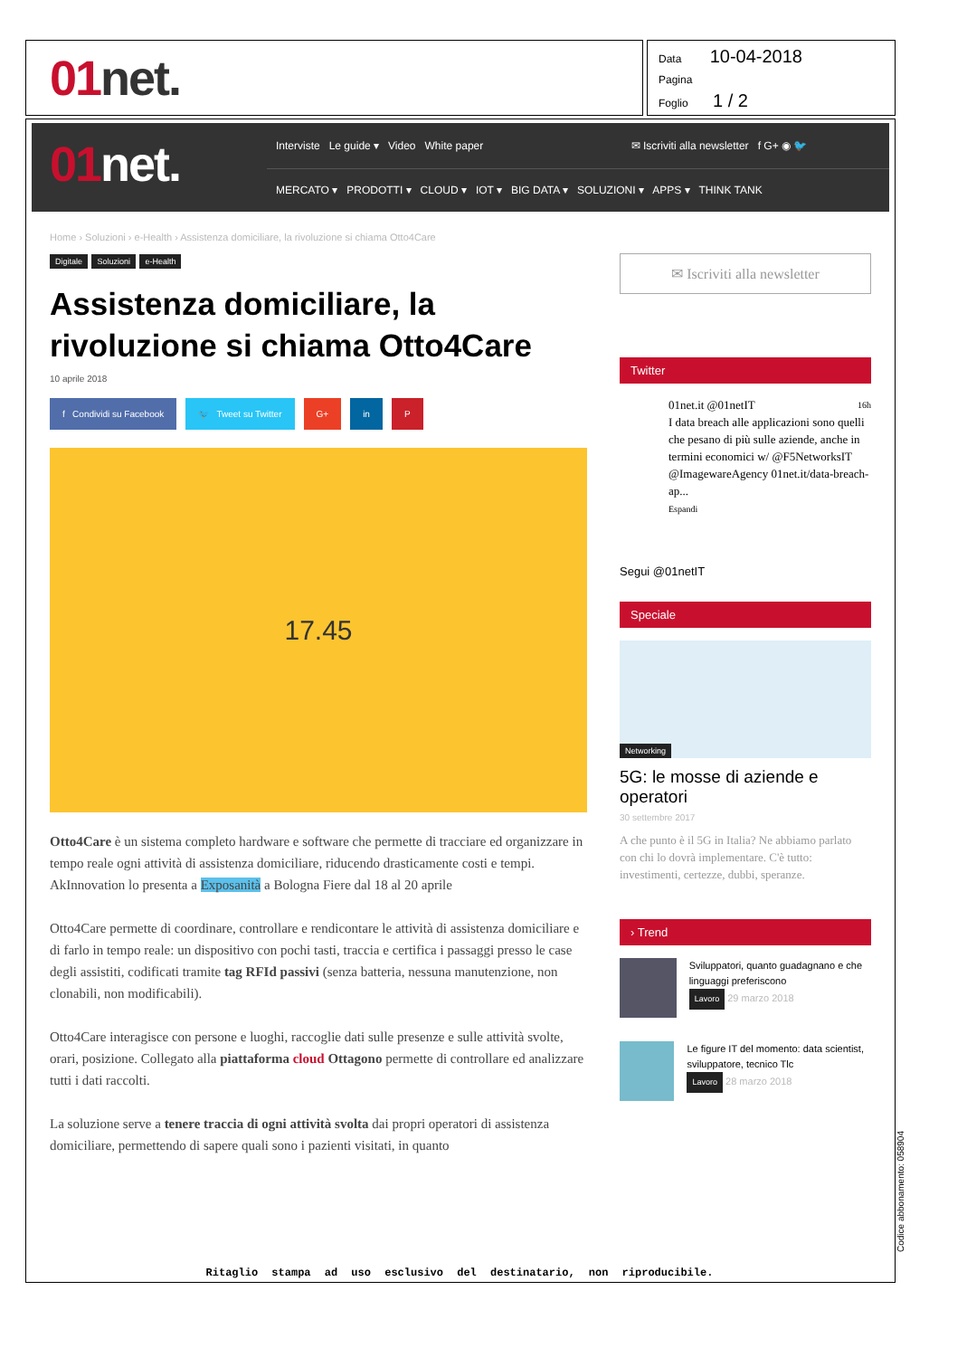01net.
Data 10-04-2018
Pagina
Foglio 1 / 2
01net.
Interviste Le guide ▾ Video White paper ✉ Iscriviti alla newsletter f G+ ◉ 🐦
MERCATO ▾ PRODOTTI ▾ CLOUD ▾ IOT ▾ BIG DATA ▾ SOLUZIONI ▾ APPS ▾ THINK TANK
Home › Soluzioni › e-Health › Assistenza domiciliare, la rivoluzione si chiama Otto4Care
Digitale Soluzioni e-Health
Assistenza domiciliare, la rivoluzione si chiama Otto4Care
10 aprile 2018
f Condividi su Facebook 🐦 Tweet su Twitter G+ in P
17.45
Otto4Care è un sistema completo hardware e software che permette di tracciare ed organizzare in tempo reale ogni attività di assistenza domiciliare, riducendo drasticamente costi e tempi. AkInnovation lo presenta a Exposanità a Bologna Fiere dal 18 al 20 aprile
Otto4Care permette di coordinare, controllare e rendicontare le attività di assistenza domiciliare e di farlo in tempo reale: un dispositivo con pochi tasti, traccia e certifica i passaggi presso le case degli assistiti, codificati tramite tag RFId passivi (senza batteria, nessuna manutenzione, non clonabili, non modificabili).
Otto4Care interagisce con persone e luoghi, raccoglie dati sulle presenze e sulle attività svolte, orari, posizione. Collegato alla piattaforma cloud Ottagono permette di controllare ed analizzare tutti i dati raccolti.
La soluzione serve a tenere traccia di ogni attività svolta dai propri operatori di assistenza domiciliare, permettendo di sapere quali sono i pazienti visitati, in quanto
✉ Iscriviti alla newsletter
Twitter
01net.it @01netIT 16h
I data breach alle applicazioni sono quelli che pesano di più sulle aziende, anche in termini economici w/ @F5NetworksIT @ImagewareAgency 01net.it/data-breach-ap...
Espandi
Segui @01netIT
Speciale
Networking
5G: le mosse di aziende e operatori
30 settembre 2017
A che punto è il 5G in Italia? Ne abbiamo parlato con chi lo dovrà implementare. C'è tutto: investimenti, certezze, dubbi, speranze.
› Trend
Sviluppatori, quanto guadagnano e che linguaggi preferiscono
Lavoro 29 marzo 2018
Le figure IT del momento: data scientist, sviluppatore, tecnico Tlc
Lavoro 28 marzo 2018
Ritaglio stampa ad uso esclusivo del destinatario, non riproducibile.
Codice abbonamento: 058904